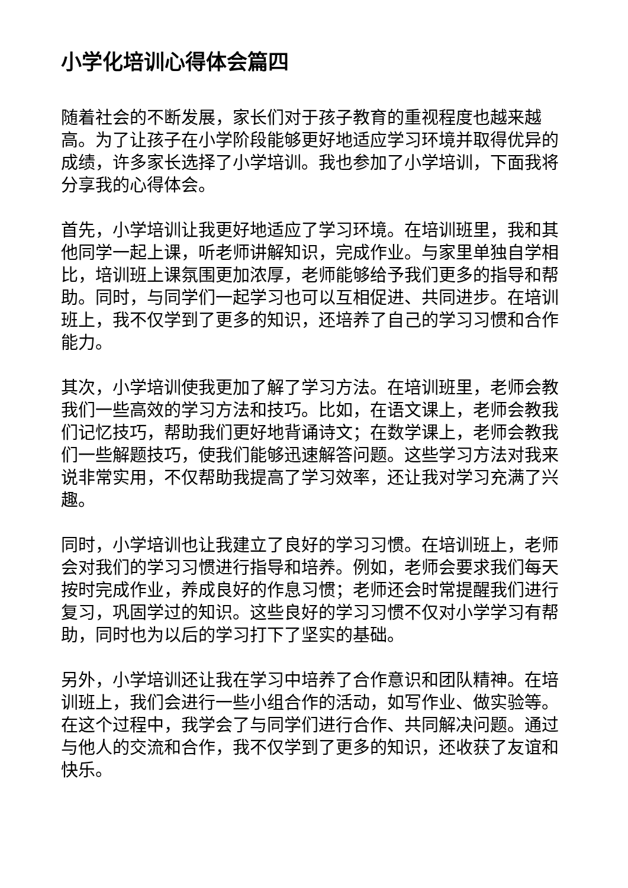小学化培训心得体会篇四
随着社会的不断发展，家长们对于孩子教育的重视程度也越来越高。为了让孩子在小学阶段能够更好地适应学习环境并取得优异的成绩，许多家长选择了小学培训。我也参加了小学培训，下面我将分享我的心得体会。
首先，小学培训让我更好地适应了学习环境。在培训班里，我和其他同学一起上课，听老师讲解知识，完成作业。与家里单独自学相比，培训班上课氛围更加浓厚，老师能够给予我们更多的指导和帮助。同时，与同学们一起学习也可以互相促进、共同进步。在培训班上，我不仅学到了更多的知识，还培养了自己的学习习惯和合作能力。
其次，小学培训使我更加了解了学习方法。在培训班里，老师会教我们一些高效的学习方法和技巧。比如，在语文课上，老师会教我们记忆技巧，帮助我们更好地背诵诗文；在数学课上，老师会教我们一些解题技巧，使我们能够迅速解答问题。这些学习方法对我来说非常实用，不仅帮助我提高了学习效率，还让我对学习充满了兴趣。
同时，小学培训也让我建立了良好的学习习惯。在培训班上，老师会对我们的学习习惯进行指导和培养。例如，老师会要求我们每天按时完成作业，养成良好的作息习惯；老师还会时常提醒我们进行复习，巩固学过的知识。这些良好的学习习惯不仅对小学学习有帮助，同时也为以后的学习打下了坚实的基础。
另外，小学培训还让我在学习中培养了合作意识和团队精神。在培训班上，我们会进行一些小组合作的活动，如写作业、做实验等。在这个过程中，我学会了与同学们进行合作、共同解决问题。通过与他人的交流和合作，我不仅学到了更多的知识，还收获了友谊和快乐。